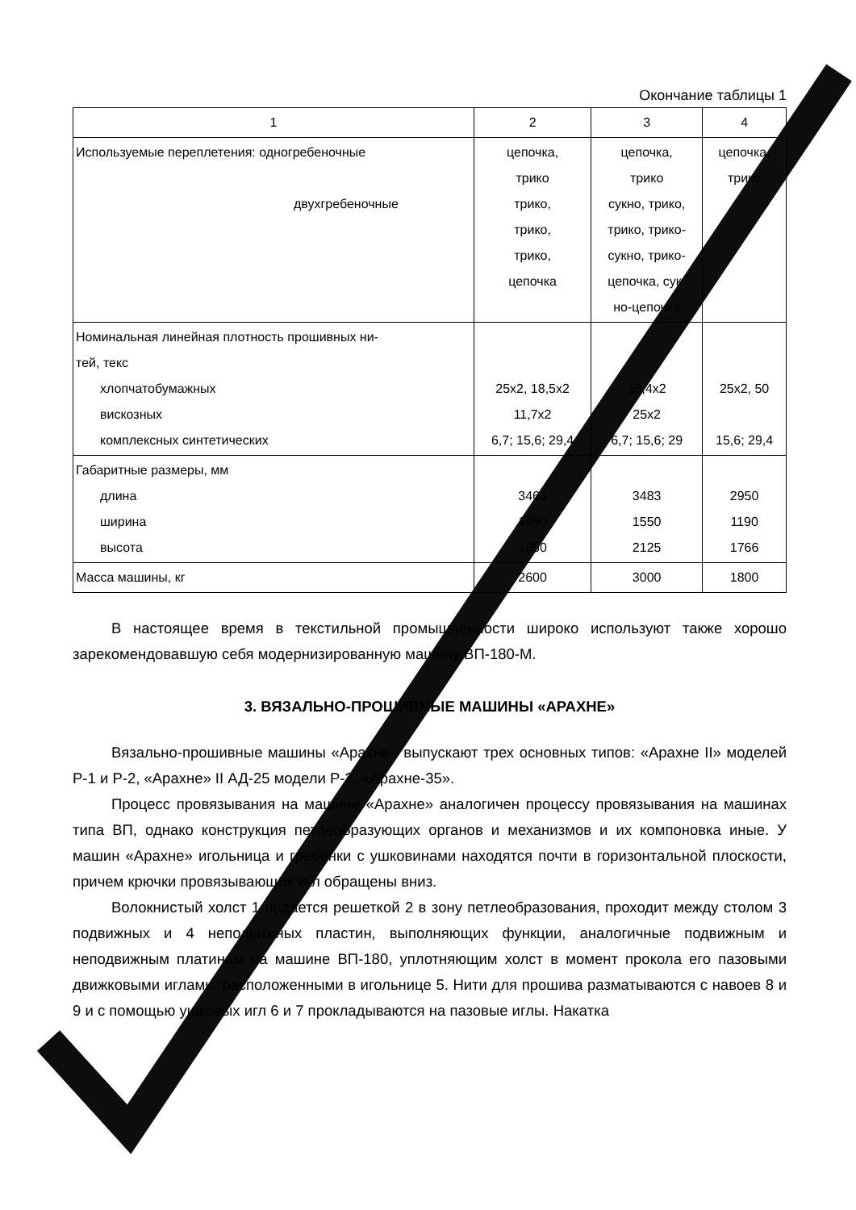Окончание таблицы 1
| 1 | 2 | 3 | 4 |
| --- | --- | --- | --- |
| Используемые переплетения: одногребеночные двухгребеночные | цепочка, трико трико, трико, трико, цепочка | цепочка, трико сукно, трико, трико, трико- сукно, трико- цепочка, сук- но-цепочка | цепочка, трико |
| Номинальная линейная плотность прошивных ни- тей, текс хлопчатобумажных вискозных комплексных синтетических | 25х2, 18,5х2 11,7х2 6,7; 15,6; 29,4 | 15,4х2 25х2 6,7; 15,6; 29 | 25х2, 50 15,6; 29,4 |
| Габаритные размеры, мм длина ширина высота | 3465 1450 1850 | 3483 1550 2125 | 2950 1190 1766 |
| Масса машины, кг | 2600 | 3000 | 1800 |
В настоящее время в текстильной промышленности широко используют также хорошо зарекомендовавшую себя модернизированную машину ВП-180-М.
3. ВЯЗАЛЬНО-ПРОШИВНЫЕ МАШИНЫ «АРАХНЕ»
Вязально-прошивные машины «Арахне» выпускают трех основных типов: «Арахне II» моделей Р-1 и Р-2, «Арахне» II АД-25 модели Р-2, «Арахне-35».
Процесс провязывания на машине «Арахне» аналогичен процессу провязывания на машинах типа ВП, однако конструкция петлеобразующих органов и механизмов и их компоновка иные. У машин «Арахне» игольница и гребенки с ушковинами находятся почти в горизонтальной плоскости, причем крючки провязывающих игл обращены вниз.
Волокнистый холст 1 подается решеткой 2 в зону петлеобразования, проходит между столом 3 подвижных и 4 неподвижных пластин, выполняющих функции, аналогичные подвижным и неподвижным платинам на машине ВП-180, уплотняющим холст в момент прокола его пазовыми движковыми иглами, расположенными в игольнице 5. Нити для прошива разматываются с навоев 8 и 9 и с помощью ушковых игл 6 и 7 прокладываются на пазовые иглы. Накатка